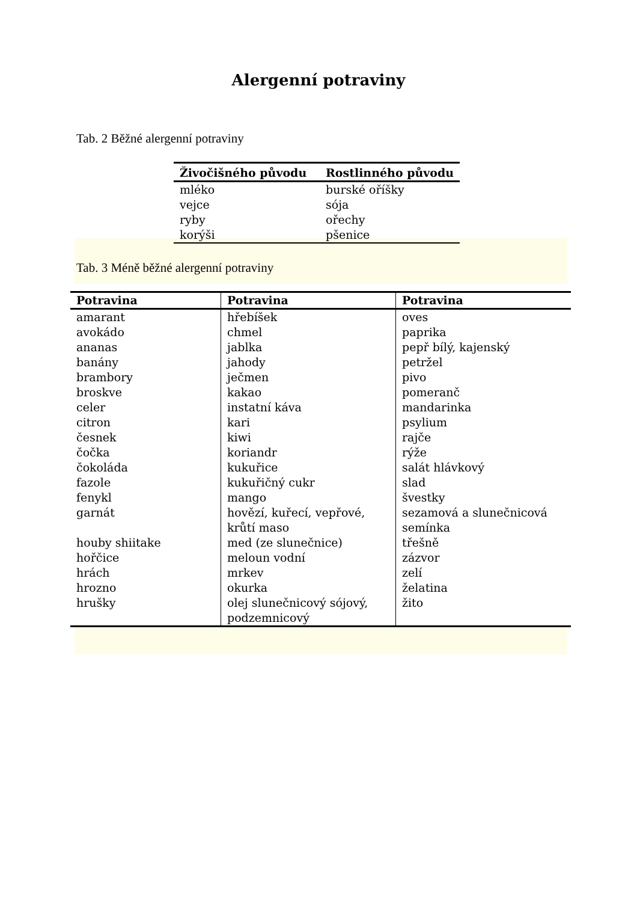Alergenní potraviny
Tab. 2 Běžné alergenní potraviny
| Živočišného původu | Rostlinného původu |
| --- | --- |
| mléko | burské oříšky |
| vejce | sója |
| ryby | ořechy |
| korýši | pšenice |
Tab. 3 Méně běžné alergenní potraviny
| Potravina | Potravina | Potravina |
| --- | --- | --- |
| amarant avokádo ananas banány brambory broskve celer citron česnek čočka čokoláda fazole fenykl garnát houby shiitake hořčice hrách hrozno hrušky | hřebíšek chmel jablka jahody ječmen kakao instatní káva kari kiwi koriandr kukuřice kukuřičný cukr mango hovězí, kuřecí, vepřové, krůtí maso med (ze slunečnice) meloun vodní mrkev okurka olej slunečnicový sójový, podzemnicový | oves paprika pepř bílý, kajenský petržel pivo pomeranč mandarinka psylium rajče rýže salát hlávkový slad švestky sezamová a slunečnicová semínka třešně zázvor zelí želatina žito |